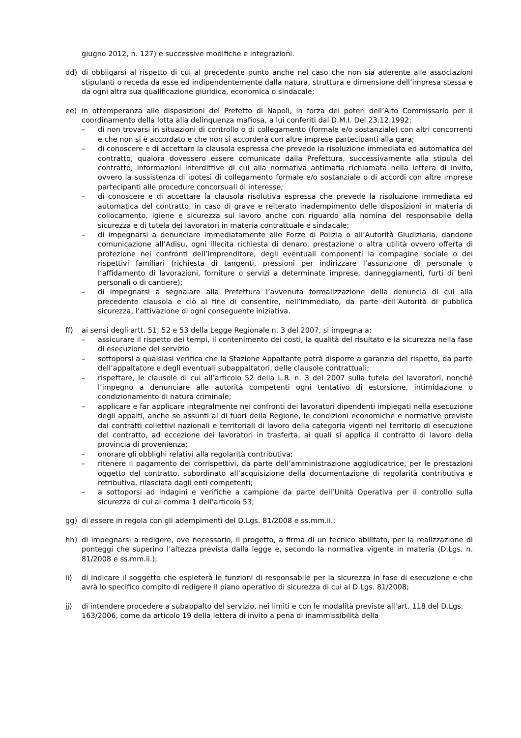giugno 2012, n. 127) e successive modifiche e integrazioni.
dd) di obbligarsi al rispetto di cui al precedente punto anche nel caso che non sia aderente alle associazioni stipulanti o receda da esse ed indipendentemente dalla natura, struttura e dimensione dell’impresa stessa e da ogni altra sua qualificazione giuridica, economica o sindacale;
ee) in ottemperanza alle disposizioni del Prefetto di Napoli, in forza dei poteri dell’Alto Commissario per il coordinamento della lotta alla delinquenza mafiosa, a lui conferiti dal D.M.I. Del 23.12.1992:
– di non trovarsi in situazioni di controllo o di collegamento (formale e/o sostanziale) con altri concorrenti e che non si è accordato e che non si accorderà con altre imprese partecipanti alla gara;
– di conoscere e di accettare la clausola espressa che prevede la risoluzione immediata ed automatica del contratto, qualora dovessero essere comunicate dalla Prefettura, successivamente alla stipula del contratto, informazioni interdittive di cui alla normativa antimafia richiamata nella lettera di invito, ovvero la sussistenza di ipotesi di collegamento formale e/o sostanziale o di accordi con altre imprese partecipanti alle procedure concorsuali di interesse;
– di conoscere e di accettare la clausola risolutiva espressa che prevede la risoluzione immediata ed automatica del contratto, in caso di grave e reiterato inadempimento delle disposizioni in materia di collocamento, igiene e sicurezza sul lavoro anche con riguardo alla nomina del responsabile della sicurezza e di tutela dei lavoratori in materia contrattuale e sindacale;
– di impegnarsi a denunciare immediatamente alle Forze di Polizia o all’Autorità Giudiziaria, dandone comunicazione all’Adisu, ogni illecita richiesta di denaro, prestazione o altra utilità ovvero offerta di protezione nei confronti dell’imprenditore, degli eventuali componenti la compagine sociale o dei rispettivi familiari (richiesta di tangenti, pressioni per indirizzare l’assunzione di personale o l’affidamento di lavorazioni, forniture o servizi a determinate imprese, danneggiamenti, furti di beni personali o di cantiere);
– di impegnarsi a segnalare alla Prefettura l’avvenuta formalizzazione della denuncia di cui alla precedente clausola e ciò al fine di consentire, nell’immediato, da parte dell’Autorità di pubblica sicurezza, l’attivazione di ogni conseguente iniziativa.
ff) ai sensi degli artt. 51, 52 e 53 della Legge Regionale n. 3 del 2007, si impegna a:
– assicurare il rispetto dei tempi, il contenimento dei costi, la qualità del risultato e la sicurezza nella fase di esecuzione del servizio
– sottoporsi a qualsiasi verifica che la Stazione Appaltante potrà disporre a garanzia del rispetto, da parte dell’appaltatore e degli eventuali subappaltatori, delle clausole contrattuali;
– rispettare, le clausole di cui all’articolo 52 della L.R. n. 3 del 2007 sulla tutela dei lavoratori, nonché l’impegno a denunciare alle autorità competenti ogni tentativo di estorsione, intimidazione o condizionamento di natura criminale;
– applicare e far applicare integralmente nei confronti dei lavoratori dipendenti impiegati nella esecuzione degli appalti, anche se assunti al di fuori della Regione, le condizioni economiche e normative previste dai contratti collettivi nazionali e territoriali di lavoro della categoria vigenti nel territorio di esecuzione del contratto, ad eccezione dei lavoratori in trasferta, ai quali si applica il contratto di lavoro della provincia di provenienza;
– onorare gli obblighi relativi alla regolarità contributiva;
– ritenere il pagamento dei corrispettivi, da parte dell’amministrazione aggiudicatrice, per le prestazioni oggetto del contratto, subordinato all’acquisizione della documentazione di regolarità contributiva e retributiva, rilasciata dagli enti competenti;
– a sottoporsi ad indagini e verifiche a campione da parte dell’Unità Operativa per il controllo sulla sicurezza di cui al comma 1 dell'articolo 53;
gg) di essere in regola con gli adempimenti del D.Lgs. 81/2008 e ss.mm.ii.;
hh) di impegnarsi a redigere, ove necessario, il progetto, a firma di un tecnico abilitato, per la realizzazione di ponteggi che superino l’altezza prevista dalla legge e, secondo la normativa vigente in materia (D.Lgs. n. 81/2008 e ss.mm.ii.);
ii) di indicare il soggetto che espleterà le funzioni di responsabile per la sicurezza in fase di esecuzione e che avrà lo specifico compito di redigere il piano operativo di sicurezza di cui al D.Lgs. 81/2008;
jj) di intendere procedere a subappalto del servizio, nei limiti e con le modalità previste all’art. 118 del D.Lgs. 163/2006, come da articolo 19 della lettera di invito a pena di inammissibilità della